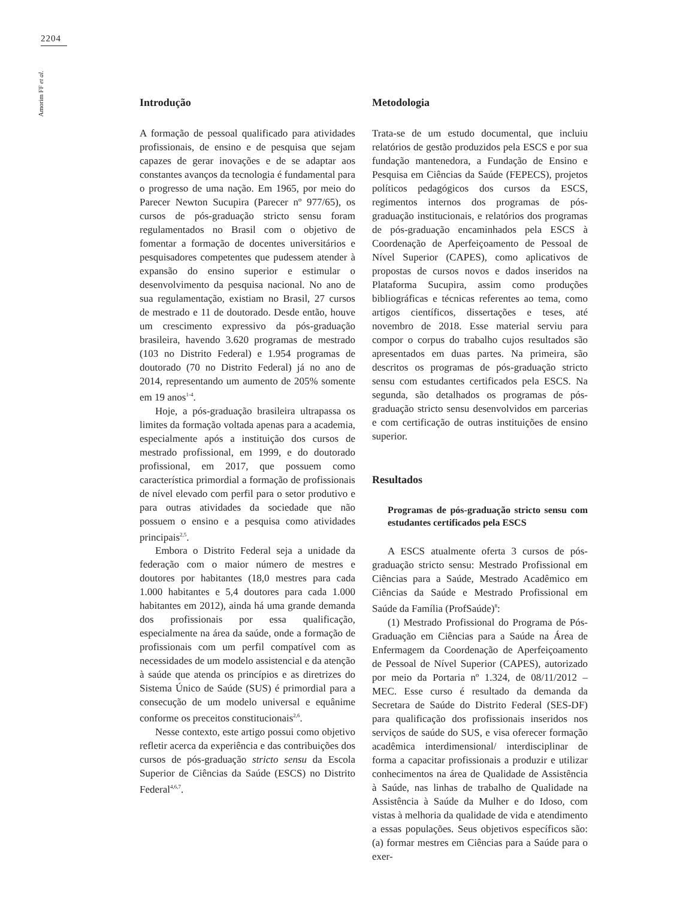2204
Amorim FF et al.
Introdução
A formação de pessoal qualificado para atividades profissionais, de ensino e de pesquisa que sejam capazes de gerar inovações e de se adaptar aos constantes avanços da tecnologia é fundamental para o progresso de uma nação. Em 1965, por meio do Parecer Newton Sucupira (Parecer nº 977/65), os cursos de pós-graduação stricto sensu foram regulamentados no Brasil com o objetivo de fomentar a formação de docentes universitários e pesquisadores competentes que pudessem atender à expansão do ensino superior e estimular o desenvolvimento da pesquisa nacional. No ano de sua regulamentação, existiam no Brasil, 27 cursos de mestrado e 11 de doutorado. Desde então, houve um crescimento expressivo da pós-graduação brasileira, havendo 3.620 programas de mestrado (103 no Distrito Federal) e 1.954 programas de doutorado (70 no Distrito Federal) já no ano de 2014, representando um aumento de 205% somente em 19 anos<sup>1-4</sup>.
Hoje, a pós-graduação brasileira ultrapassa os limites da formação voltada apenas para a academia, especialmente após a instituição dos cursos de mestrado profissional, em 1999, e do doutorado profissional, em 2017, que possuem como característica primordial a formação de profissionais de nível elevado com perfil para o setor produtivo e para outras atividades da sociedade que não possuem o ensino e a pesquisa como atividades principais<sup>2,5</sup>.
Embora o Distrito Federal seja a unidade da federação com o maior número de mestres e doutores por habitantes (18,0 mestres para cada 1.000 habitantes e 5,4 doutores para cada 1.000 habitantes em 2012), ainda há uma grande demanda dos profissionais por essa qualificação, especialmente na área da saúde, onde a formação de profissionais com um perfil compatível com as necessidades de um modelo assistencial e da atenção à saúde que atenda os princípios e as diretrizes do Sistema Único de Saúde (SUS) é primordial para a consecução de um modelo universal e equânime conforme os preceitos constitucionais<sup>2,6</sup>.
Nesse contexto, este artigo possui como objetivo refletir acerca da experiência e das contribuições dos cursos de pós-graduação stricto sensu da Escola Superior de Ciências da Saúde (ESCS) no Distrito Federal<sup>4,6,7</sup>.
Metodologia
Trata-se de um estudo documental, que incluiu relatórios de gestão produzidos pela ESCS e por sua fundação mantenedora, a Fundação de Ensino e Pesquisa em Ciências da Saúde (FEPECS), projetos políticos pedagógicos dos cursos da ESCS, regimentos internos dos programas de pós-graduação institucionais, e relatórios dos programas de pós-graduação encaminhados pela ESCS à Coordenação de Aperfeiçoamento de Pessoal de Nível Superior (CAPES), como aplicativos de propostas de cursos novos e dados inseridos na Plataforma Sucupira, assim como produções bibliográficas e técnicas referentes ao tema, como artigos científicos, dissertações e teses, até novembro de 2018. Esse material serviu para compor o corpus do trabalho cujos resultados são apresentados em duas partes. Na primeira, são descritos os programas de pós-graduação stricto sensu com estudantes certificados pela ESCS. Na segunda, são detalhados os programas de pós-graduação stricto sensu desenvolvidos em parcerias e com certificação de outras instituições de ensino superior.
Resultados
Programas de pós-graduação stricto sensu com estudantes certificados pela ESCS
A ESCS atualmente oferta 3 cursos de pós-graduação stricto sensu: Mestrado Profissional em Ciências para a Saúde, Mestrado Acadêmico em Ciências da Saúde e Mestrado Profissional em Saúde da Família (ProfSaúde)<sup>8</sup>:
(1) Mestrado Profissional do Programa de Pós-Graduação em Ciências para a Saúde na Área de Enfermagem da Coordenação de Aperfeiçoamento de Pessoal de Nível Superior (CAPES), autorizado por meio da Portaria nº 1.324, de 08/11/2012 – MEC. Esse curso é resultado da demanda da Secretara de Saúde do Distrito Federal (SES-DF) para qualificação dos profissionais inseridos nos serviços de saúde do SUS, e visa oferecer formação acadêmica interdimensional/ interdisciplinar de forma a capacitar profissionais a produzir e utilizar conhecimentos na área de Qualidade de Assistência à Saúde, nas linhas de trabalho de Qualidade na Assistência à Saúde da Mulher e do Idoso, com vistas à melhoria da qualidade de vida e atendimento a essas populações. Seus objetivos específicos são: (a) formar mestres em Ciências para a Saúde para o exer-